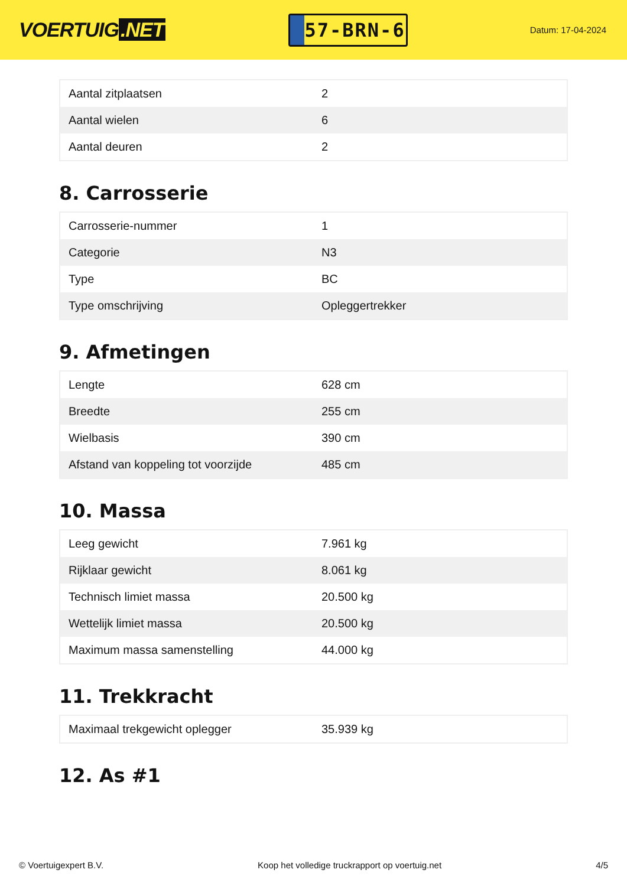VOERTUIG.NET
57-BRN-6
Datum: 17-04-2024
| Aantal zitplaatsen | 2 |
| Aantal wielen | 6 |
| Aantal deuren | 2 |
8. Carrosserie
| Carrosserie-nummer | 1 |
| Categorie | N3 |
| Type | BC |
| Type omschrijving | Opleggertrekker |
9. Afmetingen
| Lengte | 628 cm |
| Breedte | 255 cm |
| Wielbasis | 390 cm |
| Afstand van koppeling tot voorzijde | 485 cm |
10. Massa
| Leeg gewicht | 7.961 kg |
| Rijklaar gewicht | 8.061 kg |
| Technisch limiet massa | 20.500 kg |
| Wettelijk limiet massa | 20.500 kg |
| Maximum massa samenstelling | 44.000 kg |
11. Trekkracht
| Maximaal trekgewicht oplegger | 35.939 kg |
12. As #1
© Voertuigexpert B.V. Koop het volledige truckrapport op voertuig.net 4/5